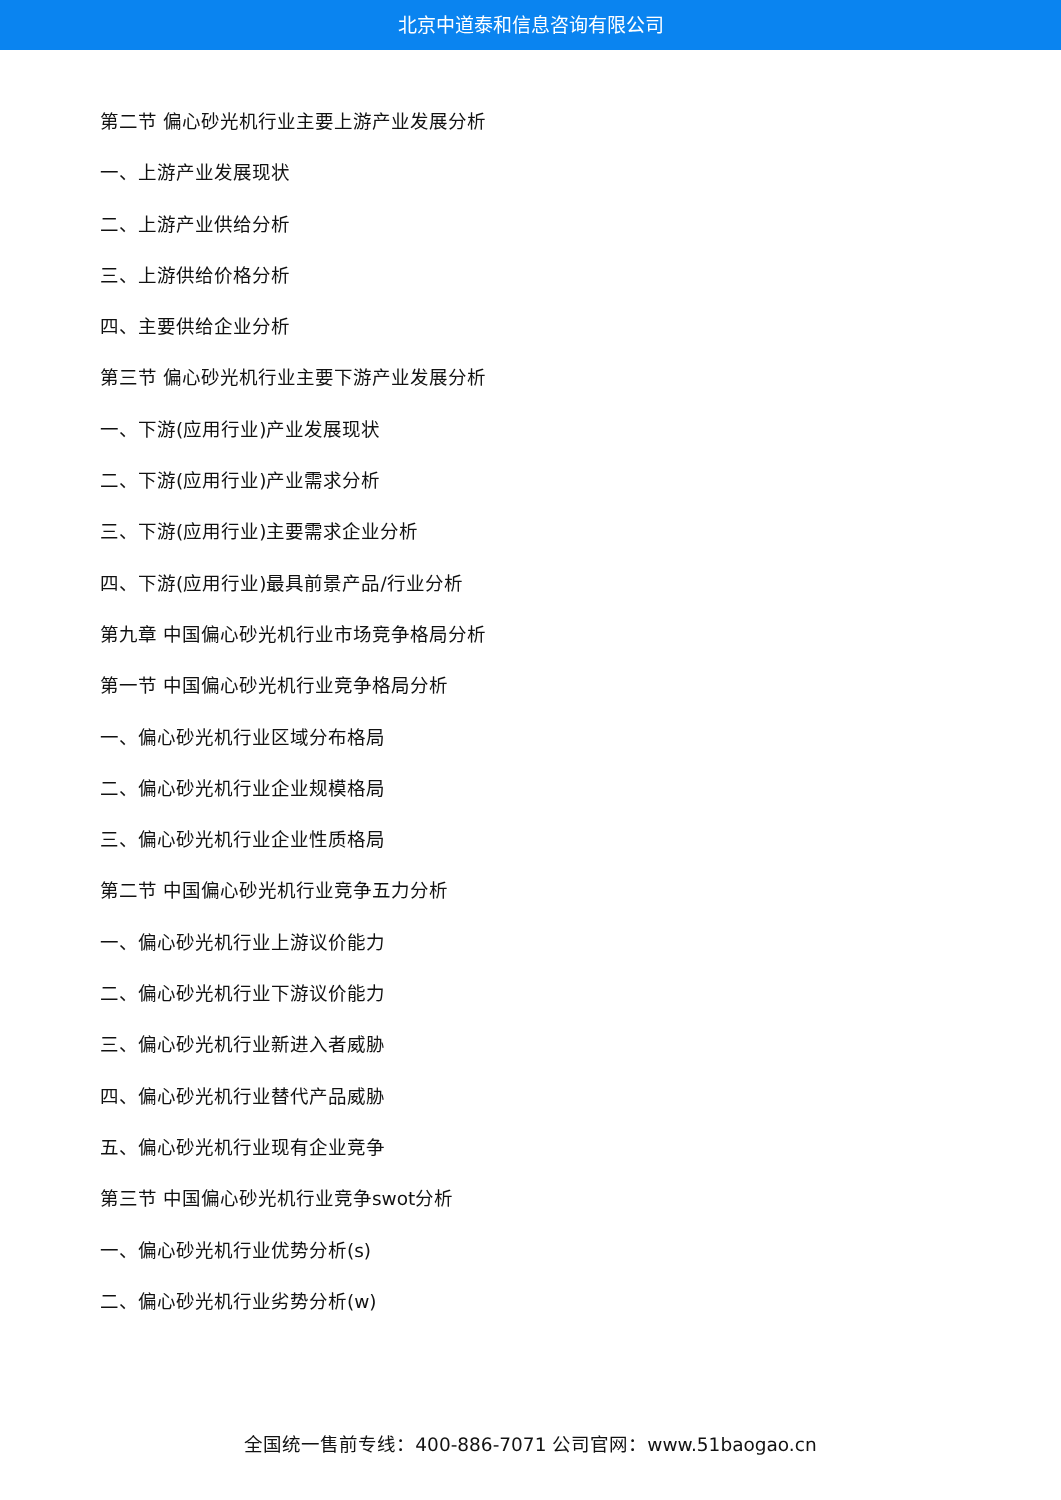北京中道泰和信息咨询有限公司
第二节 偏心砂光机行业主要上游产业发展分析
一、上游产业发展现状
二、上游产业供给分析
三、上游供给价格分析
四、主要供给企业分析
第三节 偏心砂光机行业主要下游产业发展分析
一、下游(应用行业)产业发展现状
二、下游(应用行业)产业需求分析
三、下游(应用行业)主要需求企业分析
四、下游(应用行业)最具前景产品/行业分析
第九章 中国偏心砂光机行业市场竞争格局分析
第一节 中国偏心砂光机行业竞争格局分析
一、偏心砂光机行业区域分布格局
二、偏心砂光机行业企业规模格局
三、偏心砂光机行业企业性质格局
第二节 中国偏心砂光机行业竞争五力分析
一、偏心砂光机行业上游议价能力
二、偏心砂光机行业下游议价能力
三、偏心砂光机行业新进入者威胁
四、偏心砂光机行业替代产品威胁
五、偏心砂光机行业现有企业竞争
第三节 中国偏心砂光机行业竞争swot分析
一、偏心砂光机行业优势分析(s)
二、偏心砂光机行业劣势分析(w)
全国统一售前专线：400-886-7071 公司官网：www.51baogao.cn